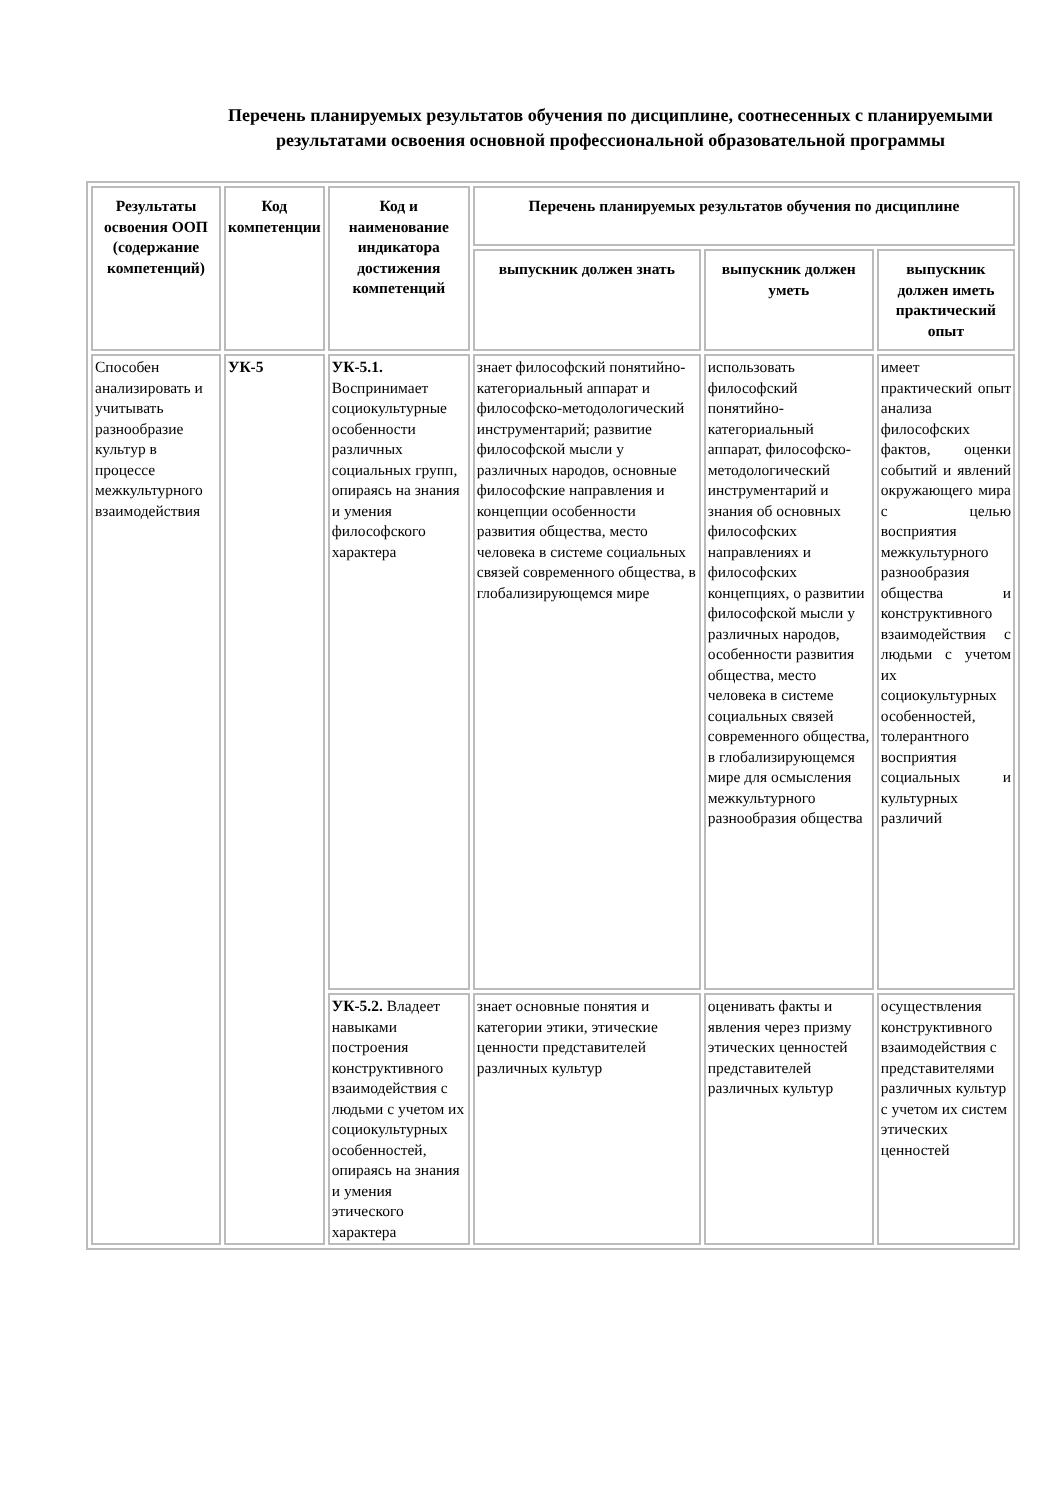Перечень планируемых результатов обучения по дисциплине, соотнесенных с планируемыми результатами освоения основной профессиональной образовательной программы
| Результаты освоения ООП (содержание компетенций) | Код компетенции | Код и наименование индикатора достижения компетенций | Перечень планируемых результатов обучения по дисциплине | | |
| --- | --- | --- | --- | --- | --- |
| | | | выпускник должен знать | выпускник должен уметь | выпускник должен иметь практический опыт |
| Способен анализировать и учитывать разнообразие культур в процессе межкультурного взаимодействия | УК-5 | УК-5.1. Воспринимает социокультурные особенности различных социальных групп, опираясь на знания и умения философского характера | знает философский понятийно-категориальный аппарат и философско-методологический инструментарий; развитие философской мысли у различных народов, основные философские направления и концепции особенности развития общества, место человека в системе социальных связей современного общества, в глобализирующемся мире | использовать философский понятийно-категориальный аппарат, философско-методологический инструментарий и знания об основных философских направлениях и философских концепциях, о развитии философской мысли у различных народов, особенности развития общества, место человека в системе социальных связей современного общества, в глобализирующемся мире для осмысления межкультурного разнообразия общества | имеет практический опыт анализа философских фактов, оценки событий и явлений окружающего мира с целью восприятия межкультурного разнообразия общества и конструктивного взаимодействия с людьми с учетом их социокультурных особенностей, толерантного восприятия социальных и культурных различий |
| | | УК-5.2. Владеет навыками построения конструктивного взаимодействия с людьми с учетом их социокультурных особенностей, опираясь на знания и умения этического характера | знает основные понятия и категории этики, этические ценности представителей различных культур | оценивать факты и явления через призму этических ценностей представителей различных культур | осуществления конструктивного взаимодействия с представителями различных культур с учетом их систем этических ценностей |